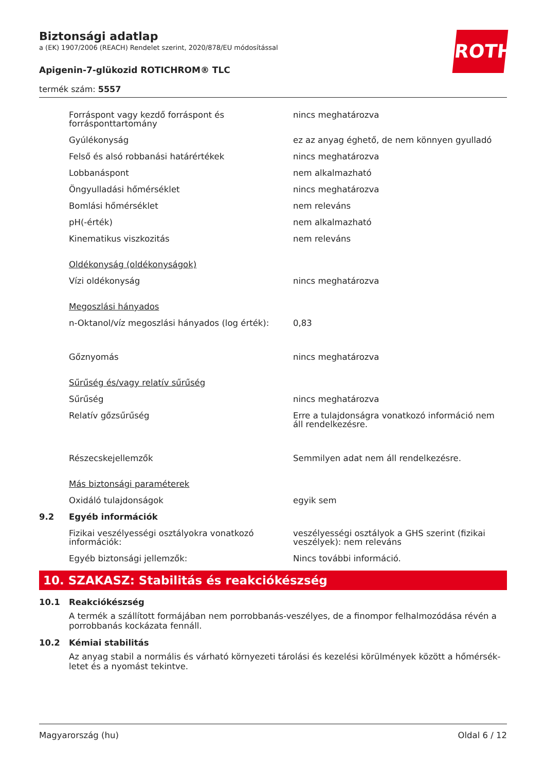Biztonsági adatlap
a (EK) 1907/2006 (REACH) Rendelet szerint, 2020/878/EU módosítással
Apigenin-7-glükozid ROTICHROM® TLC
termék szám: 5557
ROTH
| | Forráspont vagy kezdő forráspont és forrásponttartomány | nincs meghatározva |
| | Gyúlékonyság | ez az anyag éghető, de nem könnyen gyulladó |
| | Felső és alsó robbanási határértékek | nincs meghatározva |
| | Lobbanáspont | nem alkalmazható |
| | Öngyulladási hőmérséklet | nincs meghatározva |
| | Bomlási hőmérséklet | nem releváns |
| | pH(-érték) | nem alkalmazható |
| | Kinematikus viszkozitás | nem releváns |
| | Oldékonyság (oldékonyságok) | |
| | Vízi oldékonyság | nincs meghatározva |
| | Megoszlási hányados | |
| | n-Oktanol/víz megoszlási hányados (log érték): | 0,83 |
| | Gőznyomás | nincs meghatározva |
| | Sűrűség és/vagy relatív sűrűség | |
| | Sűrűség | nincs meghatározva |
| | Relatív gőzsűrűség | Erre a tulajdonságra vonatkozó információ nem áll rendelkezésre. |
| | Részecskejellemzők | Semmilyen adat nem áll rendelkezésre. |
| | Más biztonsági paraméterek | |
| | Oxidáló tulajdonságok | egyik sem |
| 9.2 | Egyéb információk | |
| | Fizikai veszélyességi osztályokra vonatkozó információk: | veszélyességi osztályok a GHS szerint (fizikai veszélyek): nem releváns |
| | Egyéb biztonsági jellemzők: | Nincs további információ. |
10. SZAKASZ: Stabilitás és reakciókészség
10.1 Reakciókészség
A termék a szállított formájában nem porrobbanás-veszélyes, de a finompor felhalmozódása révén a porrobbanás kockázata fennáll.
10.2 Kémiai stabilitás
Az anyag stabil a normális és várható környezeti tárolási és kezelési körülmények között a hőmérsék-letet és a nyomást tekintve.
Magyarország (hu) Oldal 6 / 12